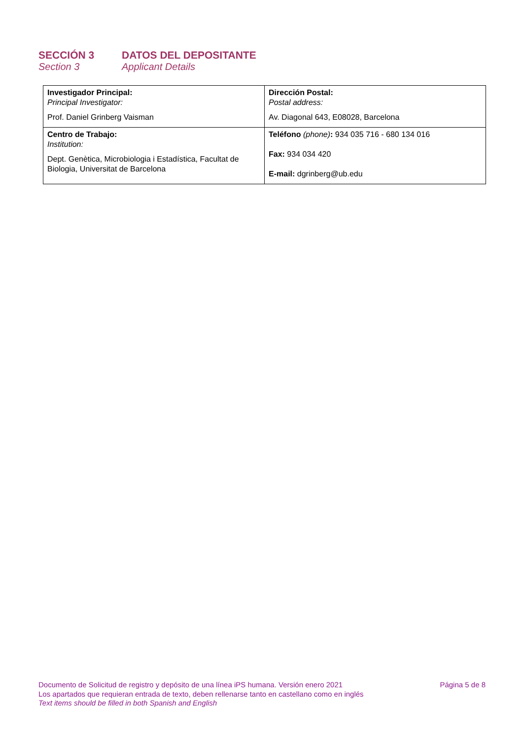SECCIÓN 3 DATOS DEL DEPOSITANTE
Section 3 Applicant Details
| Investigador Principal: Principal Investigator: Prof. Daniel Grinberg Vaisman | Dirección Postal: Postal address: Av. Diagonal 643, E08028, Barcelona |
| Centro de Trabajo: Institution: Dept. Genètica, Microbiologia i Estadística, Facultat de Biologia, Universitat de Barcelona | Teléfono (phone) : 934 035 716 - 680 134 016 Fax: 934 034 420 E-mail: dgrinberg@ub.edu |
Documento de Solicitud de registro y depósito de una línea iPS humana. Versión enero 2021 Página 5 de 8
Los apartados que requieran entrada de texto, deben rellenarse tanto en castellano como en inglés
Text items should be filled in both Spanish and English